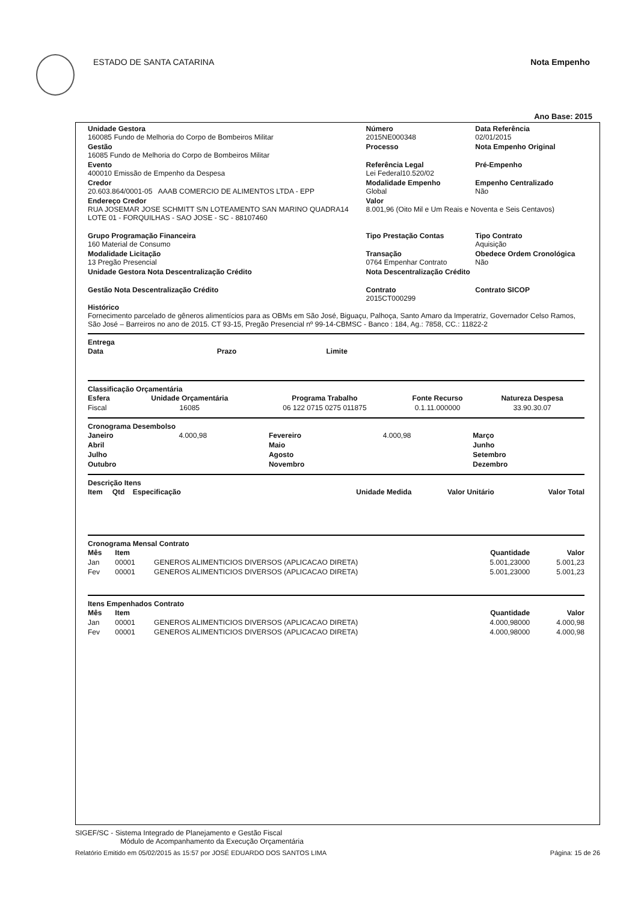ESTADO DE SANTA CATARINA Nota Empenho
Ano Base: 2015
| Unidade Gestora 160085 Fundo de Melhoria do Corpo de Bombeiros Militar | Número 2015NE000348 | Data Referência 02/01/2015 |
| Gestão 16085 Fundo de Melhoria do Corpo de Bombeiros Militar | Processo | Nota Empenho Original |
| Evento 400010 Emissão de Empenho da Despesa | Referência Legal Lei Federal10.520/02 | Pré-Empenho |
| Credor 20.603.864/0001-05 AAAB COMERCIO DE ALIMENTOS LTDA - EPP | Modalidade Empenho Global | Empenho Centralizado Não |
| Endereço Credor RUA JOSEMAR JOSE SCHMITT S/N LOTEAMENTO SAN MARINO QUADRA14 LOTE 01 - FORQUILHAS - SAO JOSE - SC - 88107460 | Valor 8.001,96 (Oito Mil e Um Reais e Noventa e Seis Centavos) | |
| Grupo Programação Financeira 160 Material de Consumo | Tipo Prestação Contas | Tipo Contrato Aquisição |
| Modalidade Licitação 13 Pregão Presencial | Transação 0764 Empenhar Contrato | Obedece Ordem Cronológica Não |
| Unidade Gestora Nota Descentralização Crédito | Nota Descentralização Crédito | |
| Gestão Nota Descentralização Crédito | Contrato 2015CT000299 | Contrato SICOP |
Histórico
Fornecimento parcelado de gêneros alimentícios para as OBMs em São José, Biguaçu, Palhoça, Santo Amaro da Imperatriz, Governador Celso Ramos, São José – Barreiros no ano de 2015. CT 93-15, Pregão Presencial nº 99-14-CBMSC - Banco : 184, Ag.: 7858, CC.: 11822-2
Entrega
| Data | Prazo | Limite |
| --- | --- | --- |
Classificação Orçamentária
| Esfera | Unidade Orçamentária | Programa Trabalho | Fonte Recurso | Natureza Despesa |
| --- | --- | --- | --- | --- |
| Fiscal | 16085 | 06 122 0715 0275 011875 | 0.1.11.000000 | 33.90.30.07 |
Cronograma Desembolso
| Janeiro | 4.000,98 | Fevereiro | 4.000,98 | Março | |
| Abril | | Maio | | Junho | |
| Julho | | Agosto | | Setembro | |
| Outubro | | Novembro | | Dezembro | |
Descrição Itens
| Item | Qtd | Especificação | Unidade Medida | Valor Unitário | Valor Total |
| --- | --- | --- | --- | --- | --- |
Cronograma Mensal Contrato
| Mês | Item | | Quantidade | Valor |
| --- | --- | --- | --- | --- |
| Jan | 00001 | GENEROS ALIMENTICIOS DIVERSOS (APLICACAO DIRETA) | 5.001,23000 | 5.001,23 |
| Fev | 00001 | GENEROS ALIMENTICIOS DIVERSOS (APLICACAO DIRETA) | 5.001,23000 | 5.001,23 |
Itens Empenhados Contrato
| Mês | Item | | Quantidade | Valor |
| --- | --- | --- | --- | --- |
| Jan | 00001 | GENEROS ALIMENTICIOS DIVERSOS (APLICACAO DIRETA) | 4.000,98000 | 4.000,98 |
| Fev | 00001 | GENEROS ALIMENTICIOS DIVERSOS (APLICACAO DIRETA) | 4.000,98000 | 4.000,98 |
SIGEF/SC - Sistema Integrado de Planejamento e Gestão Fiscal
Módulo de Acompanhamento da Execução Orçamentária
Relatório Emitido em 05/02/2015 às 15:57 por JOSÉ EDUARDO DOS SANTOS LIMA Página: 15 de 26